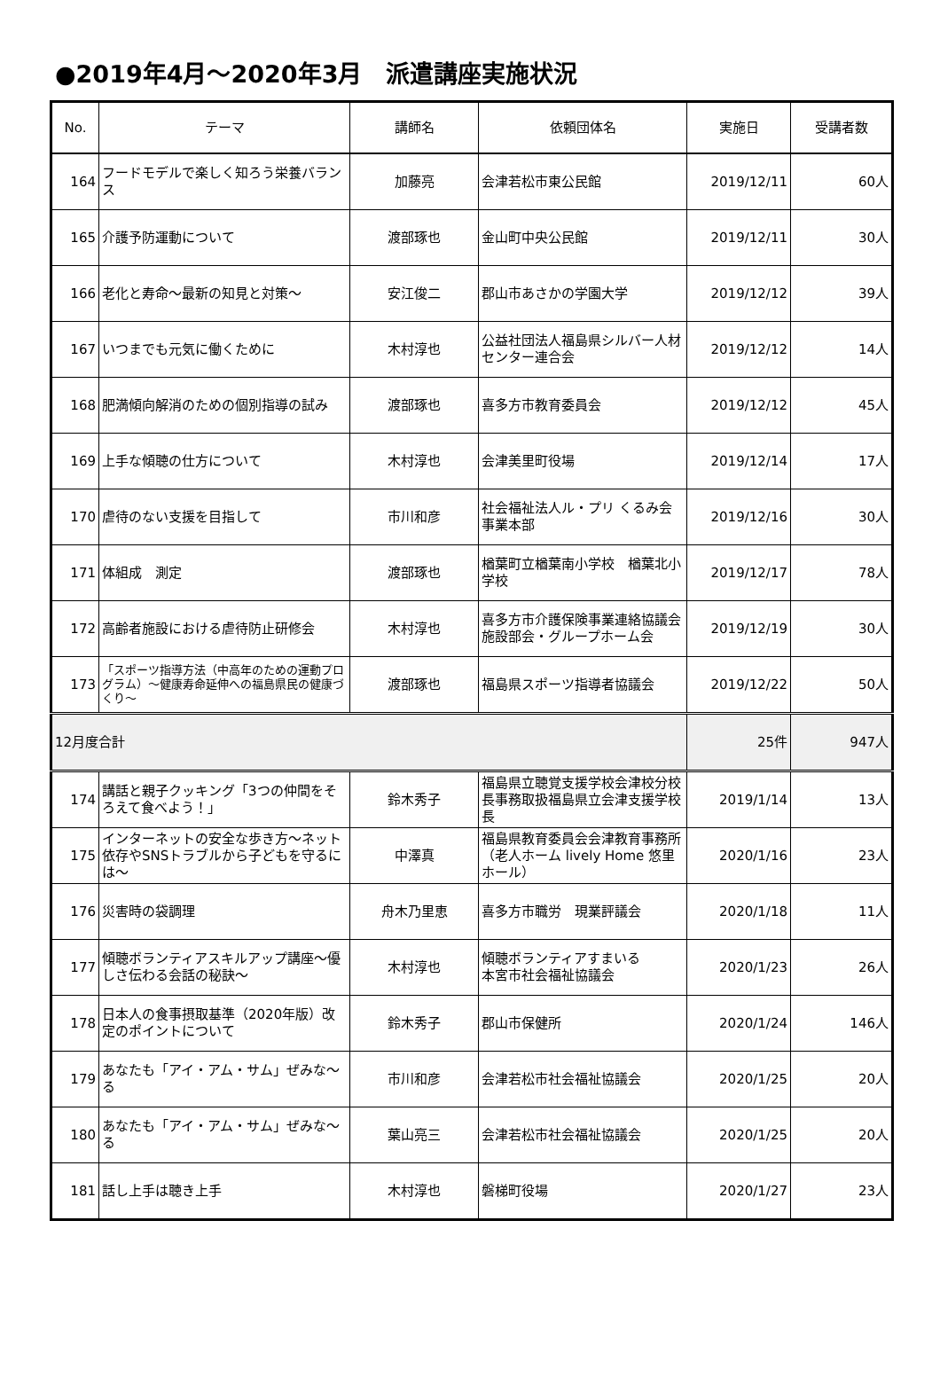●2019年4月～2020年3月　派遣講座実施状況
| No. | テーマ | 講師名 | 依頼団体名 | 実施日 | 受講者数 |
| --- | --- | --- | --- | --- | --- |
| 164 | フードモデルで楽しく知ろう栄養バランス | 加藤亮 | 会津若松市東公民館 | 2019/12/11 | 60人 |
| 165 | 介護予防運動について | 渡部琢也 | 金山町中央公民館 | 2019/12/11 | 30人 |
| 166 | 老化と寿命～最新の知見と対策～ | 安江俊二 | 郡山市あさかの学園大学 | 2019/12/12 | 39人 |
| 167 | いつまでも元気に働くために | 木村淳也 | 公益社団法人福島県シルバー人材センター連合会 | 2019/12/12 | 14人 |
| 168 | 肥満傾向解消のための個別指導の試み | 渡部琢也 | 喜多方市教育委員会 | 2019/12/12 | 45人 |
| 169 | 上手な傾聴の仕方について | 木村淳也 | 会津美里町役場 | 2019/12/14 | 17人 |
| 170 | 虐待のない支援を目指して | 市川和彦 | 社会福祉法人ル・プリ くるみ会事業本部 | 2019/12/16 | 30人 |
| 171 | 体組成 測定 | 渡部琢也 | 楢葉町立楢葉南小学校 楢葉北小学校 | 2019/12/17 | 78人 |
| 172 | 高齢者施設における虐待防止研修会 | 木村淳也 | 喜多方市介護保険事業連絡協議会 施設部会・グループホーム会 | 2019/12/19 | 30人 |
| 173 | 「スポーツ指導方法（中高年のための運動プログラム）～健康寿命延伸への福島県民の健康づくり～ | 渡部琢也 | 福島県スポーツ指導者協議会 | 2019/12/22 | 50人 |
| 12月度合計 | | | | 25件 | 947人 |
| 174 | 講話と親子クッキング「3つの仲間をそろえて食べよう！」 | 鈴木秀子 | 福島県立聴覚支援学校会津校分校長事務取扱福島県立会津支援学校長 | 2019/1/14 | 13人 |
| 175 | インターネットの安全な歩き方～ネット依存やSNSトラブルから子どもを守るには～ | 中澤真 | 福島県教育委員会会津教育事務所（老人ホーム lively Home 悠里ホール） | 2020/1/16 | 23人 |
| 176 | 災害時の袋調理 | 舟木乃里恵 | 喜多方市職労 現業評議会 | 2020/1/18 | 11人 |
| 177 | 傾聴ボランティアスキルアップ講座～優しさ伝わる会話の秘訣～ | 木村淳也 | 傾聴ボランティアすまいる 本宮市社会福祉協議会 | 2020/1/23 | 26人 |
| 178 | 日本人の食事摂取基準（2020年版）改定のポイントについて | 鈴木秀子 | 郡山市保健所 | 2020/1/24 | 146人 |
| 179 | あなたも「アイ・アム・サム」ぜみな～る | 市川和彦 | 会津若松市社会福祉協議会 | 2020/1/25 | 20人 |
| 180 | あなたも「アイ・アム・サム」ぜみな～る | 葉山亮三 | 会津若松市社会福祉協議会 | 2020/1/25 | 20人 |
| 181 | 話し上手は聴き上手 | 木村淳也 | 磐梯町役場 | 2020/1/27 | 23人 |